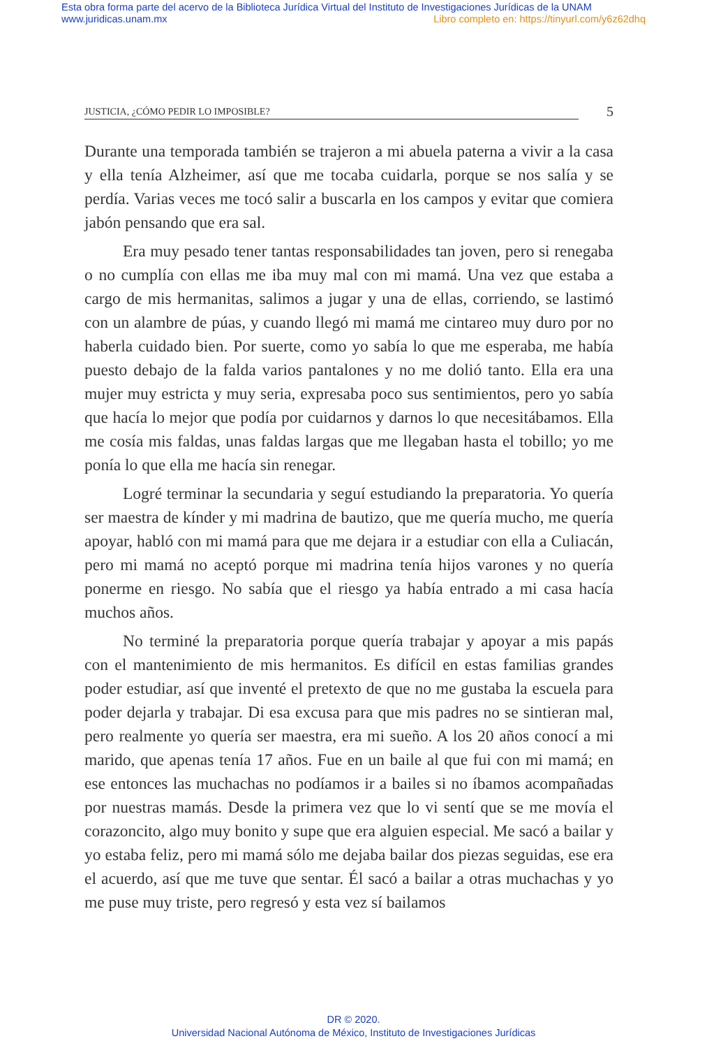Esta obra forma parte del acervo de la Biblioteca Jurídica Virtual del Instituto de Investigaciones Jurídicas de la UNAM
www.juridicas.unam.mx
Libro completo en: https://tinyurl.com/y6z62dhq
JUSTICIA, ¿CÓMO PEDIR LO IMPOSIBLE?
5
Durante una temporada también se trajeron a mi abuela paterna a vivir a la casa y ella tenía Alzheimer, así que me tocaba cuidarla, porque se nos salía y se perdía. Varias veces me tocó salir a buscarla en los campos y evitar que comiera jabón pensando que era sal.
Era muy pesado tener tantas responsabilidades tan joven, pero si renegaba o no cumplía con ellas me iba muy mal con mi mamá. Una vez que estaba a cargo de mis hermanitas, salimos a jugar y una de ellas, corriendo, se lastimó con un alambre de púas, y cuando llegó mi mamá me cintareo muy duro por no haberla cuidado bien. Por suerte, como yo sabía lo que me esperaba, me había puesto debajo de la falda varios pantalones y no me dolió tanto. Ella era una mujer muy estricta y muy seria, expresaba poco sus sentimientos, pero yo sabía que hacía lo mejor que podía por cuidarnos y darnos lo que necesitábamos. Ella me cosía mis faldas, unas faldas largas que me llegaban hasta el tobillo; yo me ponía lo que ella me hacía sin renegar.
Logré terminar la secundaria y seguí estudiando la preparatoria. Yo quería ser maestra de kínder y mi madrina de bautizo, que me quería mucho, me quería apoyar, habló con mi mamá para que me dejara ir a estudiar con ella a Culiacán, pero mi mamá no aceptó porque mi madrina tenía hijos varones y no quería ponerme en riesgo. No sabía que el riesgo ya había entrado a mi casa hacía muchos años.
No terminé la preparatoria porque quería trabajar y apoyar a mis papás con el mantenimiento de mis hermanitos. Es difícil en estas familias grandes poder estudiar, así que inventé el pretexto de que no me gustaba la escuela para poder dejarla y trabajar. Di esa excusa para que mis padres no se sintieran mal, pero realmente yo quería ser maestra, era mi sueño. A los 20 años conocí a mi marido, que apenas tenía 17 años. Fue en un baile al que fui con mi mamá; en ese entonces las muchachas no podíamos ir a bailes si no íbamos acompañadas por nuestras mamás. Desde la primera vez que lo vi sentí que se me movía el corazoncito, algo muy bonito y supe que era alguien especial. Me sacó a bailar y yo estaba feliz, pero mi mamá sólo me dejaba bailar dos piezas seguidas, ese era el acuerdo, así que me tuve que sentar. Él sacó a bailar a otras muchachas y yo me puse muy triste, pero regresó y esta vez sí bailamos
DR © 2020.
Universidad Nacional Autónoma de México, Instituto de Investigaciones Jurídicas